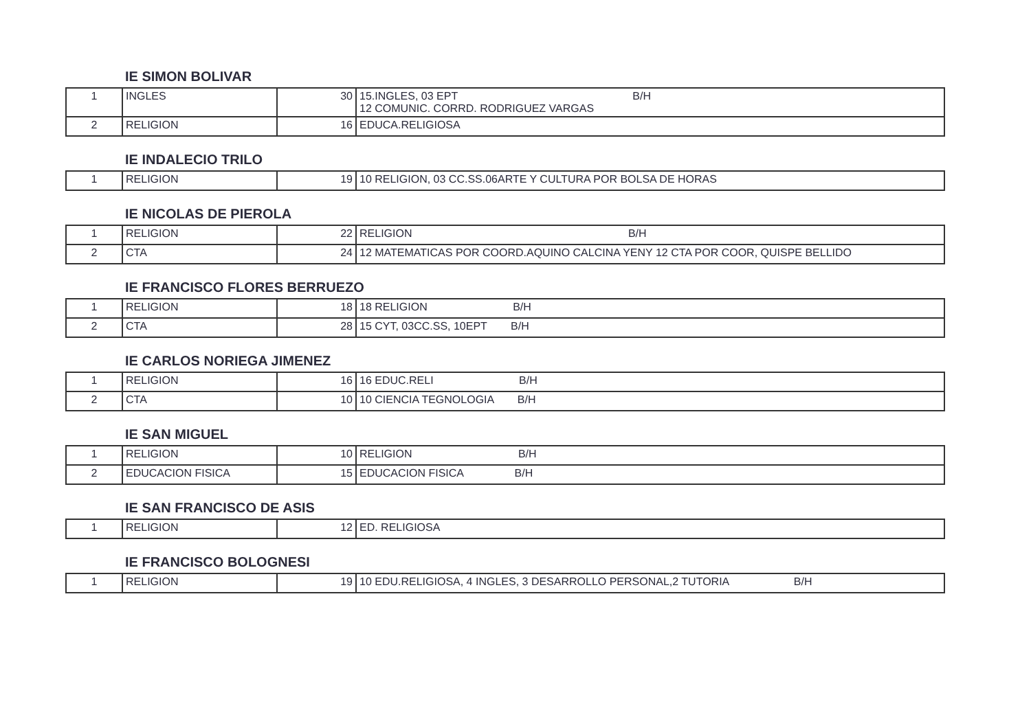IE SIMON BOLIVAR
| 1 | INGLES | 30 | 15.INGLES, 03 EPT B/H 12 COMUNIC. CORRD. RODRIGUEZ VARGAS |
| 2 | RELIGION | 16 | EDUCA.RELIGIOSA |
IE INDALECIO TRILO
| 1 | RELIGION | 19 | 10 RELIGION, 03 CC.SS.06ARTE Y CULTURA POR BOLSA DE HORAS |
IE NICOLAS DE PIEROLA
| 1 | RELIGION | 22 | RELIGION B/H |
| 2 | CTA | 24 | 12 MATEMATICAS POR COORD.AQUINO CALCINA YENY 12 CTA POR COOR, QUISPE BELLIDO |
IE FRANCISCO FLORES BERRUEZO
| 1 | RELIGION | 18 | 18 RELIGION B/H |
| 2 | CTA | 28 | 15 CYT, 03CC.SS, 10EPT B/H |
IE CARLOS NORIEGA JIMENEZ
| 1 | RELIGION | 16 | 16 EDUC.RELI B/H |
| 2 | CTA | 10 | 10 CIENCIA TEGNOLOGIA B/H |
IE SAN MIGUEL
| 1 | RELIGION | 10 | RELIGION B/H |
| 2 | EDUCACION FISICA | 15 | EDUCACION FISICA B/H |
IE SAN FRANCISCO DE ASIS
| 1 | RELIGION | 12 | ED. RELIGIOSA |
IE FRANCISCO BOLOGNESI
| 1 | RELIGION | 19 | 10 EDU.RELIGIOSA, 4 INGLES, 3 DESARROLLO PERSONAL,2 TUTORIA B/H |